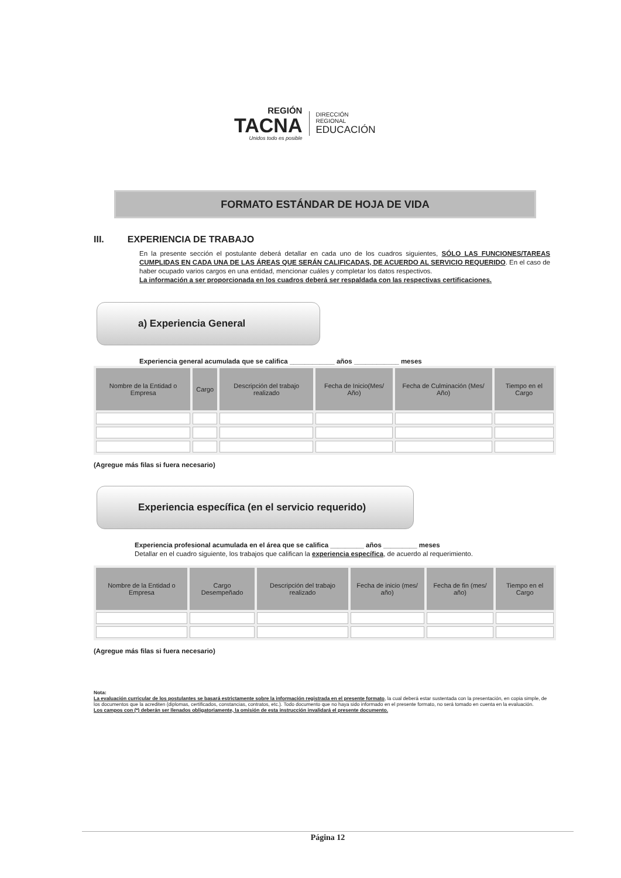REGIÓN
TACNA
Unidos todo es posible
DIRECCIÓN
REGIONAL
EDUCACIÓN
FORMATO ESTÁNDAR DE HOJA DE VIDA
III. EXPERIENCIA DE TRABAJO
En la presente sección el postulante deberá detallar en cada uno de los cuadros siguientes, SÓLO LAS FUNCIONES/TAREAS CUMPLIDAS EN CADA UNA DE LAS ÁREAS QUE SERÁN CALIFICADAS, DE ACUERDO AL SERVICIO REQUERIDO. En el caso de haber ocupado varios cargos en una entidad, mencionar cuáles y completar los datos respectivos.
La información a ser proporcionada en los cuadros deberá ser respaldada con las respectivas certificaciones.
a) Experiencia General
Experiencia general acumulada que se califica ____________ años ____________ meses
| Nombre de la Entidad o Empresa | Cargo | Descripción del trabajo realizado | Fecha de Inicio(Mes/ Año) | Fecha de Culminación (Mes/ Año) | Tiempo en el Cargo |
| --- | --- | --- | --- | --- | --- |
(Agregue más filas si fuera necesario)
Experiencia específica (en el servicio requerido)
Experiencia profesional acumulada en el área que se califica _________ años _________ meses
Detallar en el cuadro siguiente, los trabajos que califican la experiencia específica, de acuerdo al requerimiento.
| Nombre de la Entidad o Empresa | Cargo Desempeñado | Descripción del trabajo realizado | Fecha de inicio (mes/ año) | Fecha de fin (mes/ año) | Tiempo en el Cargo |
| --- | --- | --- | --- | --- | --- |
(Agregue más filas si fuera necesario)
Nota:
La evaluación curricular de los postulantes se basará estrictamente sobre la información registrada en el presente formato, la cual deberá estar sustentada con la presentación, en copia simple, de los documentos que la acrediten (diplomas, certificados, constancias, contratos, etc.). Todo documento que no haya sido informado en el presente formato, no será tomado en cuenta en la evaluación.
Los campos con (*) deberán ser llenados obligatoriamente, la omisión de esta instrucción invalidará el presente documento.
Página 12